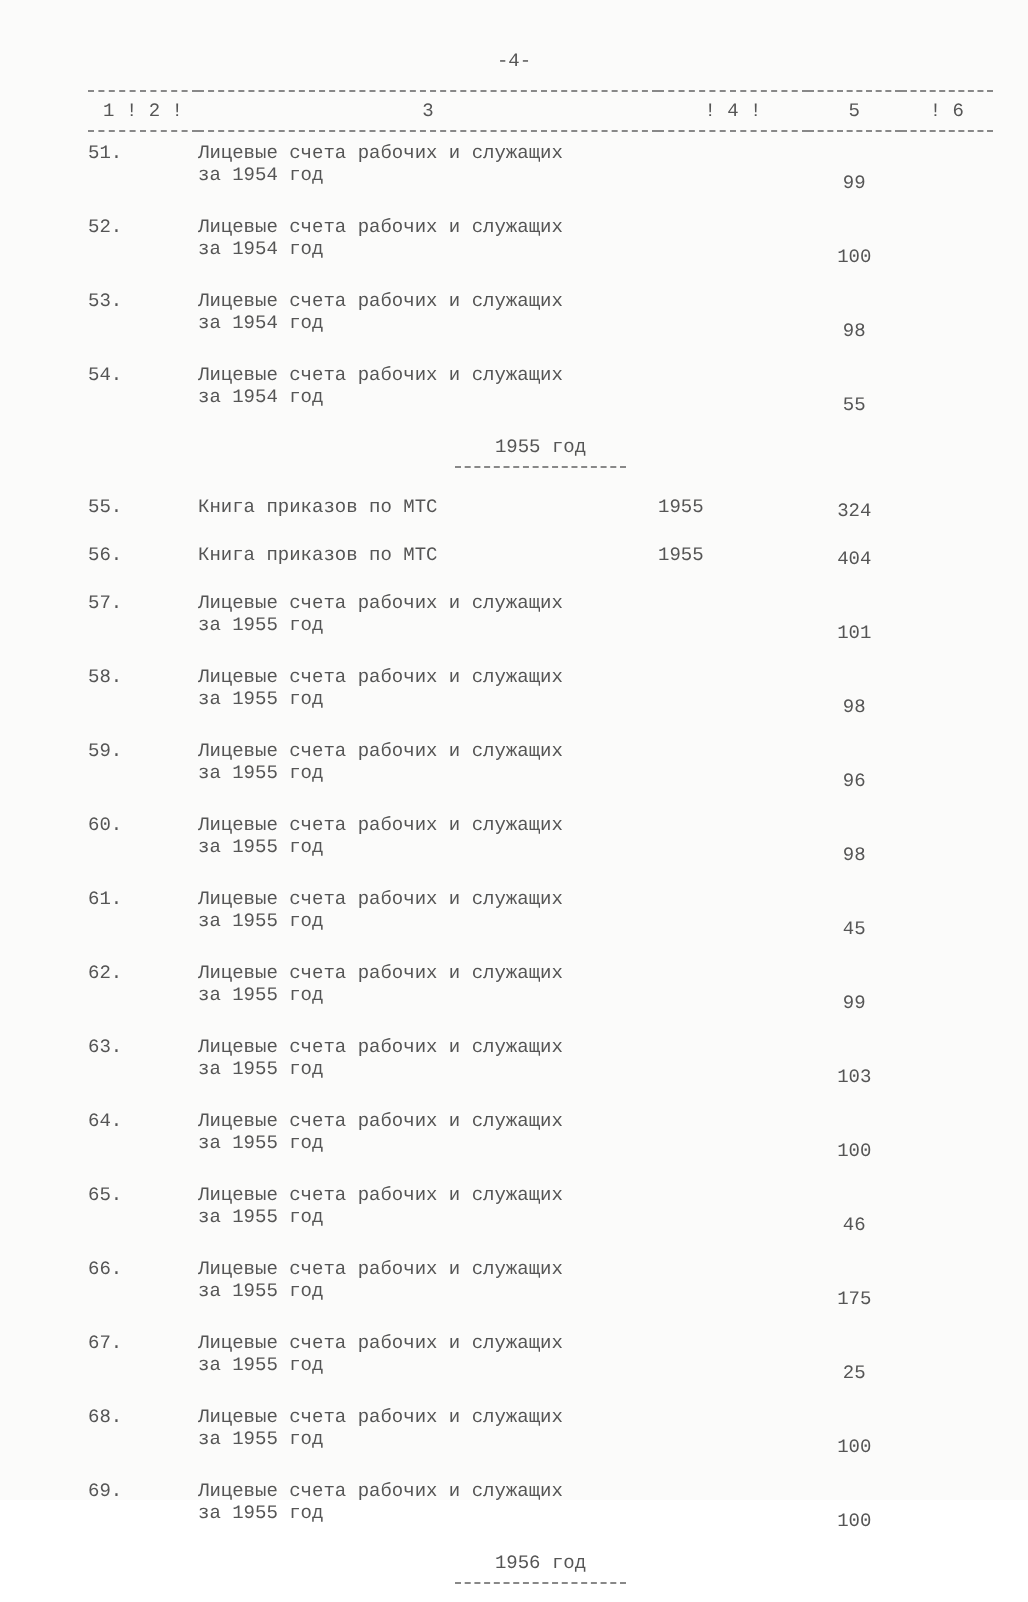-4-
| 1 ! 2 ! | 3 | ! 4 ! | 5 | ! 6 |
| --- | --- | --- | --- | --- |
| 51. | Лицевые счета рабочих и служащих за 1954 год | | 99 | |
| 52. | Лицевые счета рабочих и служащих за 1954 год | | 100 | |
| 53. | Лицевые счета рабочих и служащих за 1954 год | | 98 | |
| 54. | Лицевые счета рабочих и служащих за 1954 год | | 55 | |
| 1955 год | | | | |
| 55. | Книга приказов по МТС | 1955 | 324 | |
| 56. | Книга приказов по МТС | 1955 | 404 | |
| 57. | Лицевые счета рабочих и служащих за 1955 год | | 101 | |
| 58. | Лицевые счета рабочих и служащих за 1955 год | | 98 | |
| 59. | Лицевые счета рабочих и служащих за 1955 год | | 96 | |
| 60. | Лицевые счета рабочих и служащих за 1955 год | | 98 | |
| 61. | Лицевые счета рабочих и служащих за 1955 год | | 45 | |
| 62. | Лицевые счета рабочих и служащих за 1955 год | | 99 | |
| 63. | Лицевые счета рабочих и служащих за 1955 год | | 103 | |
| 64. | Лицевые счета рабочих и служащих за 1955 год | | 100 | |
| 65. | Лицевые счета рабочих и служащих за 1955 год | | 46 | |
| 66. | Лицевые счета рабочих и служащих за 1955 год | | 175 | |
| 67. | Лицевые счета рабочих и служащих за 1955 год | | 25 | |
| 68. | Лицевые счета рабочих и служащих за 1955 год | | 100 | |
| 69. | Лицевые счета рабочих и служащих за 1955 год | | 100 | |
| 1956 год | | | | |